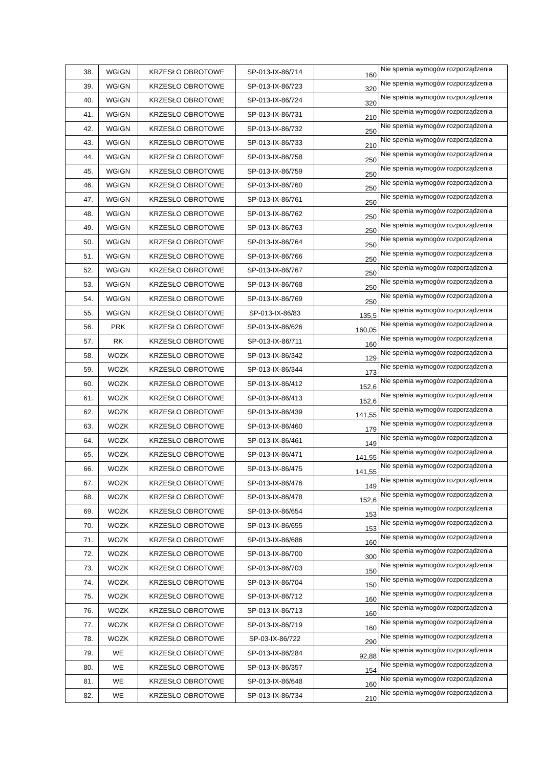| 38. | WGIGN | KRZESŁO OBROTOWE | SP-013-IX-86/714 | 160 | Nie spełnia wymogów rozporządzenia |
| 39. | WGIGN | KRZESŁO OBROTOWE | SP-013-IX-86/723 | 320 | Nie spełnia wymogów rozporządzenia |
| 40. | WGIGN | KRZESŁO OBROTOWE | SP-013-IX-86/724 | 320 | Nie spełnia wymogów rozporządzenia |
| 41. | WGIGN | KRZESŁO OBROTOWE | SP-013-IX-86/731 | 210 | Nie spełnia wymogów rozporządzenia |
| 42. | WGIGN | KRZESŁO OBROTOWE | SP-013-IX-86/732 | 250 | Nie spełnia wymogów rozporządzenia |
| 43. | WGIGN | KRZESŁO OBROTOWE | SP-013-IX-86/733 | 210 | Nie spełnia wymogów rozporządzenia |
| 44. | WGIGN | KRZESŁO OBROTOWE | SP-013-IX-86/758 | 250 | Nie spełnia wymogów rozporządzenia |
| 45. | WGIGN | KRZESŁO OBROTOWE | SP-013-IX-86/759 | 250 | Nie spełnia wymogów rozporządzenia |
| 46. | WGIGN | KRZESŁO OBROTOWE | SP-013-IX-86/760 | 250 | Nie spełnia wymogów rozporządzenia |
| 47. | WGIGN | KRZESŁO OBROTOWE | SP-013-IX-86/761 | 250 | Nie spełnia wymogów rozporządzenia |
| 48. | WGIGN | KRZESŁO OBROTOWE | SP-013-IX-86/762 | 250 | Nie spełnia wymogów rozporządzenia |
| 49. | WGIGN | KRZESŁO OBROTOWE | SP-013-IX-86/763 | 250 | Nie spełnia wymogów rozporządzenia |
| 50. | WGIGN | KRZESŁO OBROTOWE | SP-013-IX-86/764 | 250 | Nie spełnia wymogów rozporządzenia |
| 51. | WGIGN | KRZESŁO OBROTOWE | SP-013-IX-86/766 | 250 | Nie spełnia wymogów rozporządzenia |
| 52. | WGIGN | KRZESŁO OBROTOWE | SP-013-IX-86/767 | 250 | Nie spełnia wymogów rozporządzenia |
| 53. | WGIGN | KRZESŁO OBROTOWE | SP-013-IX-86/768 | 250 | Nie spełnia wymogów rozporządzenia |
| 54. | WGIGN | KRZESŁO OBROTOWE | SP-013-IX-86/769 | 250 | Nie spełnia wymogów rozporządzenia |
| 55. | WGIGN | KRZESŁO OBROTOWE | SP-013-IX-86/83 | 135,5 | Nie spełnia wymogów rozporządzenia |
| 56. | PRK | KRZESŁO OBROTOWE | SP-013-IX-86/626 | 160,05 | Nie spełnia wymogów rozporządzenia |
| 57. | RK | KRZESŁO OBROTOWE | SP-013-IX-86/711 | 160 | Nie spełnia wymogów rozporządzenia |
| 58. | WOZK | KRZESŁO OBROTOWE | SP-013-IX-86/342 | 129 | Nie spełnia wymogów rozporządzenia |
| 59. | WOZK | KRZESŁO OBROTOWE | SP-013-IX-86/344 | 173 | Nie spełnia wymogów rozporządzenia |
| 60. | WOZK | KRZESŁO OBROTOWE | SP-013-IX-86/412 | 152,6 | Nie spełnia wymogów rozporządzenia |
| 61. | WOZK | KRZESŁO OBROTOWE | SP-013-IX-86/413 | 152,6 | Nie spełnia wymogów rozporządzenia |
| 62. | WOZK | KRZESŁO OBROTOWE | SP-013-IX-86/439 | 141,55 | Nie spełnia wymogów rozporządzenia |
| 63. | WOZK | KRZESŁO OBROTOWE | SP-013-IX-86/460 | 179 | Nie spełnia wymogów rozporządzenia |
| 64. | WOZK | KRZESŁO OBROTOWE | SP-013-IX-86/461 | 149 | Nie spełnia wymogów rozporządzenia |
| 65. | WOZK | KRZESŁO OBROTOWE | SP-013-IX-86/471 | 141,55 | Nie spełnia wymogów rozporządzenia |
| 66. | WOZK | KRZESŁO OBROTOWE | SP-013-IX-86/475 | 141,55 | Nie spełnia wymogów rozporządzenia |
| 67. | WOZK | KRZESŁO OBROTOWE | SP-013-IX-86/476 | 149 | Nie spełnia wymogów rozporządzenia |
| 68. | WOZK | KRZESŁO OBROTOWE | SP-013-IX-86/478 | 152,6 | Nie spełnia wymogów rozporządzenia |
| 69. | WOZK | KRZESŁO OBROTOWE | SP-013-IX-86/654 | 153 | Nie spełnia wymogów rozporządzenia |
| 70. | WOZK | KRZESŁO OBROTOWE | SP-013-IX-86/655 | 153 | Nie spełnia wymogów rozporządzenia |
| 71. | WOZK | KRZESŁO OBROTOWE | SP-013-IX-86/686 | 160 | Nie spełnia wymogów rozporządzenia |
| 72. | WOZK | KRZESŁO OBROTOWE | SP-013-IX-86/700 | 300 | Nie spełnia wymogów rozporządzenia |
| 73. | WOZK | KRZESŁO OBROTOWE | SP-013-IX-86/703 | 150 | Nie spełnia wymogów rozporządzenia |
| 74. | WOZK | KRZESŁO OBROTOWE | SP-013-IX-86/704 | 150 | Nie spełnia wymogów rozporządzenia |
| 75. | WOZK | KRZESŁO OBROTOWE | SP-013-IX-86/712 | 160 | Nie spełnia wymogów rozporządzenia |
| 76. | WOZK | KRZESŁO OBROTOWE | SP-013-IX-86/713 | 160 | Nie spełnia wymogów rozporządzenia |
| 77. | WOZK | KRZESŁO OBROTOWE | SP-013-IX-86/719 | 160 | Nie spełnia wymogów rozporządzenia |
| 78. | WOZK | KRZESŁO OBROTOWE | SP-03-IX-86/722 | 290 | Nie spełnia wymogów rozporządzenia |
| 79. | WE | KRZESŁO OBROTOWE | SP-013-IX-86/284 | 92,88 | Nie spełnia wymogów rozporządzenia |
| 80. | WE | KRZESŁO OBROTOWE | SP-013-IX-86/357 | 154 | Nie spełnia wymogów rozporządzenia |
| 81. | WE | KRZESŁO OBROTOWE | SP-013-IX-86/648 | 160 | Nie spełnia wymogów rozporządzenia |
| 82. | WE | KRZESŁO OBROTOWE | SP-013-IX-86/734 | 210 | Nie spełnia wymogów rozporządzenia |